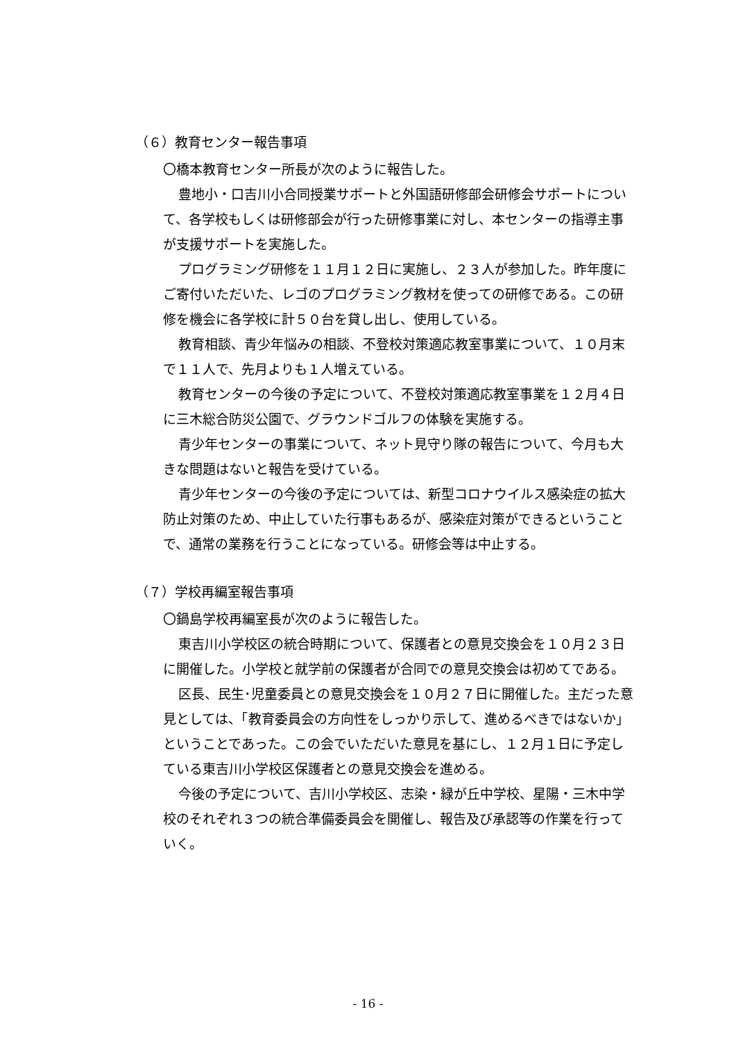（６）教育センター報告事項
〇橋本教育センター所長が次のように報告した。
豊地小・口吉川小合同授業サポートと外国語研修部会研修会サポートについて、各学校もしくは研修部会が行った研修事業に対し、本センターの指導主事が支援サポートを実施した。
プログラミング研修を１１月１２日に実施し、２３人が参加した。昨年度にご寄付いただいた、レゴのプログラミング教材を使っての研修である。この研修を機会に各学校に計５０台を貸し出し、使用している。
教育相談、青少年悩みの相談、不登校対策適応教室事業について、１０月末で１１人で、先月よりも１人増えている。
教育センターの今後の予定について、不登校対策適応教室事業を１２月４日に三木総合防災公園で、グラウンドゴルフの体験を実施する。
青少年センターの事業について、ネット見守り隊の報告について、今月も大きな問題はないと報告を受けている。
青少年センターの今後の予定については、新型コロナウイルス感染症の拡大防止対策のため、中止していた行事もあるが、感染症対策ができるということで、通常の業務を行うことになっている。研修会等は中止する。
（７）学校再編室報告事項
〇鍋島学校再編室長が次のように報告した。
東吉川小学校区の統合時期について、保護者との意見交換会を１０月２３日に開催した。小学校と就学前の保護者が合同での意見交換会は初めてである。
区長、民生･児童委員との意見交換会を１０月２７日に開催した。主だった意見としては、「教育委員会の方向性をしっかり示して、進めるべきではないか」ということであった。この会でいただいた意見を基にし、１２月１日に予定している東吉川小学校区保護者との意見交換会を進める。
今後の予定について、吉川小学校区、志染・緑が丘中学校、星陽・三木中学校のそれぞれ３つの統合準備委員会を開催し、報告及び承認等の作業を行っていく。
- 16 -